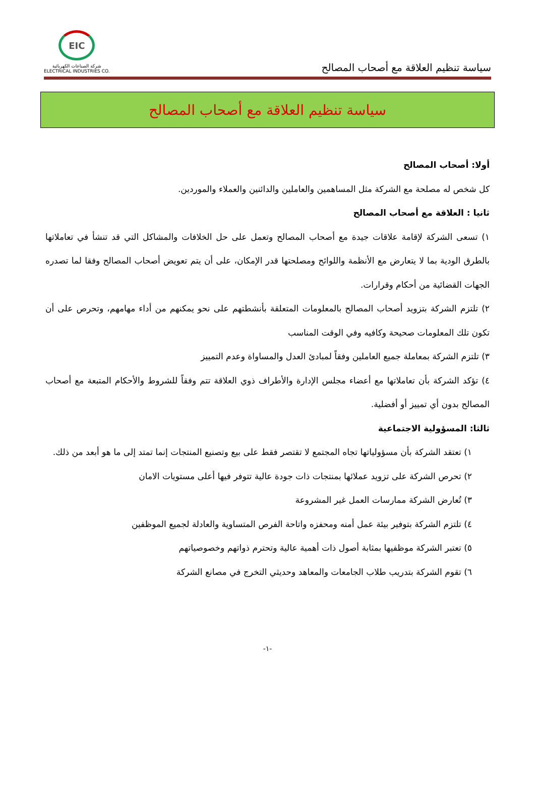سياسة تنظيم العلاقة مع أصحاب المصالح
EIC
شركة الصناعات الكهربائية
ELECTRICAL INDUSTRIES CO.
سياسة تنظيم العلاقة مع أصحاب المصالح
أولا: أصحاب المصالح
كل شخص له مصلحة مع الشركة مثل المساهمين والعاملين والدائنين والعملاء والموردين.
ثانيا : العلاقة مع أصحاب المصالح
١) تسعى الشركة لإقامة علاقات جيدة مع أصحاب المصالح وتعمل على حل الخلافات والمشاكل التي قد تنشأ في تعاملاتها بالطرق الودية بما لا يتعارض مع الأنظمة واللوائح ومصلحتها قدر الإمكان، على أن يتم تعويض أصحاب المصالح وفقا لما تصدره الجهات القضائية من أحكام وقرارات.
٢) تلتزم الشركة بتزويد أصحاب المصالح بالمعلومات المتعلقة بأنشطتهم على نحو يمكنهم من أداء مهامهم، وتحرص على أن تكون تلك المعلومات صحيحة وكافيه وفي الوقت المناسب
٣) تلتزم الشركة بمعاملة جميع العاملين وفقاً لمبادئ العدل والمساواة وعدم التمييز
٤) تؤكد الشركة بأن تعاملاتها مع أعضاء مجلس الإدارة والأطراف ذوي العلاقة تتم وفقاً للشروط والأحكام المتبعة مع أصحاب المصالح بدون أي تمييز أو أفضلية.
ثالثا: المسؤولية الاجتماعية
١) تعتقد الشركة بأن مسؤولياتها تجاه المجتمع لا تقتصر فقط على بيع وتصنيع المنتجات إنما تمتد إلى ما هو أبعد من ذلك.
٢) تحرص الشركة على تزويد عملائها بمنتجات ذات جودة عالية تتوفر فيها أعلى مستويات الامان
٣) تُعارض الشركة ممارسات العمل غير المشروعة
٤) تلتزم الشركة بتوفير بيئة عمل أمنه ومحفزه واتاحة الفرص المتساوية والعادلة لجميع الموظفين
٥) تعتبر الشركة موظفيها بمثابة أصول ذات أهمية عالية وتحترم ذواتهم وخصوصياتهم
٦) تقوم الشركة بتدريب طلاب الجامعات والمعاهد وحديثي التخرج في مصانع الشركة
-١-